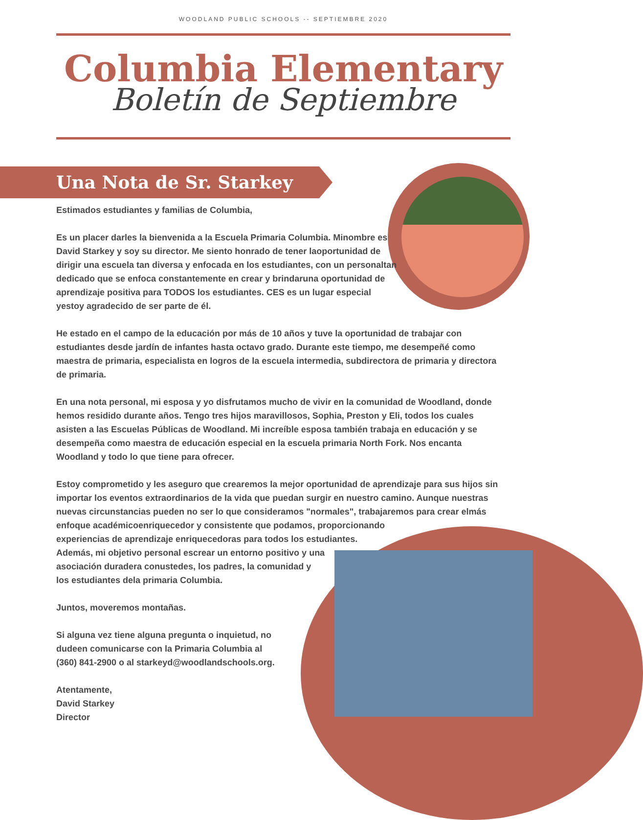WOODLAND PUBLIC SCHOOLS -- SEPTIEMBRE 2020
Columbia Elementary
Boletín de Septiembre
Una Nota de Sr. Starkey
Estimados estudiantes y familias de Columbia,
Es un placer darles la bienvenida a la Escuela Primaria Columbia. Minombre es David Starkey y soy su director. Me siento honrado de tener laoportunidad de dirigir una escuela tan diversa y enfocada en los estudiantes, con un personaltan dedicado que se enfoca constantemente en crear y brindaruna oportunidad de aprendizaje positiva para TODOS los estudiantes. CES es un lugar especial yestoy agradecido de ser parte de él.
He estado en el campo de la educación por más de 10 años y tuve la oportunidad de trabajar con estudiantes desde jardín de infantes hasta octavo grado. Durante este tiempo, me desempeñé como maestra de primaria, especialista en logros de la escuela intermedia, subdirectora de primaria y directora de primaria.
En una nota personal, mi esposa y yo disfrutamos mucho de vivir en la comunidad de Woodland, donde hemos residido durante años. Tengo tres hijos maravillosos, Sophia, Preston y Eli, todos los cuales asisten a las Escuelas Públicas de Woodland. Mi increíble esposa también trabaja en educación y se desempeña como maestra de educación especial en la escuela primaria North Fork. Nos encanta Woodland y todo lo que tiene para ofrecer.
Estoy comprometido y les aseguro que crearemos la mejor oportunidad de aprendizaje para sus hijos sin importar los eventos extraordinarios de la vida que puedan surgir en nuestro camino. Aunque nuestras nuevas circunstancias pueden no ser lo que consideramos "normales", trabajaremos para crear elmás enfoque académicoenriquecedor y consistente que podamos, proporcionando
experiencias de aprendizaje enriquecedoras para todos los estudiantes.
Además, mi objetivo personal escrear un entorno positivo y una
asociación duradera conustedes, los padres, la comunidad y
los estudiantes dela primaria Columbia.
Juntos, moveremos montañas.
Si alguna vez tiene alguna pregunta o inquietud, no
dudeen comunicarse con la Primaria Columbia al
(360) 841-2900 o al starkeyd@woodlandschools.org.
Atentamente,
David Starkey
Director